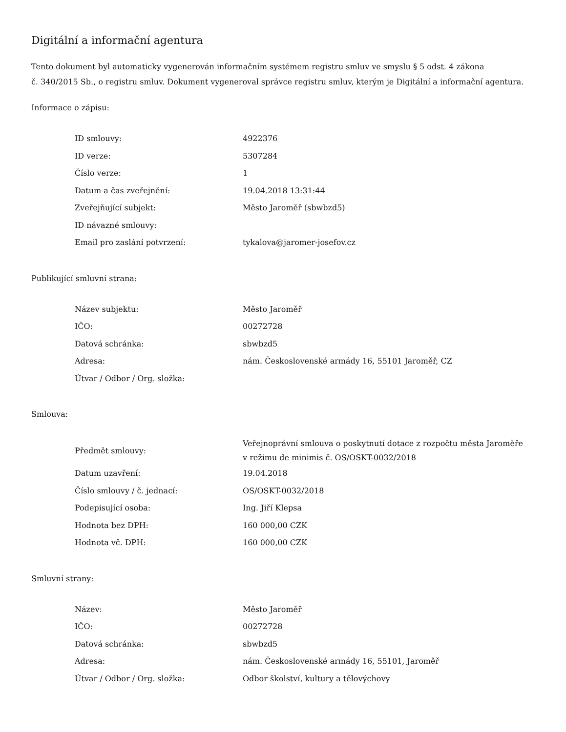Digitální a informační agentura
Tento dokument byl automaticky vygenerován informačním systémem registru smluv ve smyslu § 5 odst. 4 zákona
č. 340/2015 Sb., o registru smluv. Dokument vygeneroval správce registru smluv, kterým je Digitální a informační agentura.
Informace o zápisu:
| ID smlouvy: | 4922376 |
| ID verze: | 5307284 |
| Číslo verze: | 1 |
| Datum a čas zveřejnění: | 19.04.2018 13:31:44 |
| Zveřejňující subjekt: | Město Jaroměř (sbwbzd5) |
| ID návazné smlouvy: | |
| Email pro zaslání potvrzení: | tykalova@jaromer-josefov.cz |
Publikující smluvní strana:
| Název subjektu: | Město Jaroměř |
| IČO: | 00272728 |
| Datová schránka: | sbwbzd5 |
| Adresa: | nám. Československé armády 16, 55101 Jaroměř, CZ |
| Útvar / Odbor / Org. složka: | |
Smlouva:
| Předmět smlouvy: | Veřejnoprávní smlouva o poskytnutí dotace z rozpočtu města Jaroměře v režimu de minimis č. OS/OSKT-0032/2018 |
| Datum uzavření: | 19.04.2018 |
| Číslo smlouvy / č. jednací: | OS/OSKT-0032/2018 |
| Podepisující osoba: | Ing. Jiří Klepsa |
| Hodnota bez DPH: | 160 000,00 CZK |
| Hodnota vč. DPH: | 160 000,00 CZK |
Smluvní strany:
| Název: | Město Jaroměř |
| IČO: | 00272728 |
| Datová schránka: | sbwbzd5 |
| Adresa: | nám. Československé armády 16, 55101, Jaroměř |
| Útvar / Odbor / Org. složka: | Odbor školství, kultury a tělovýchovy |